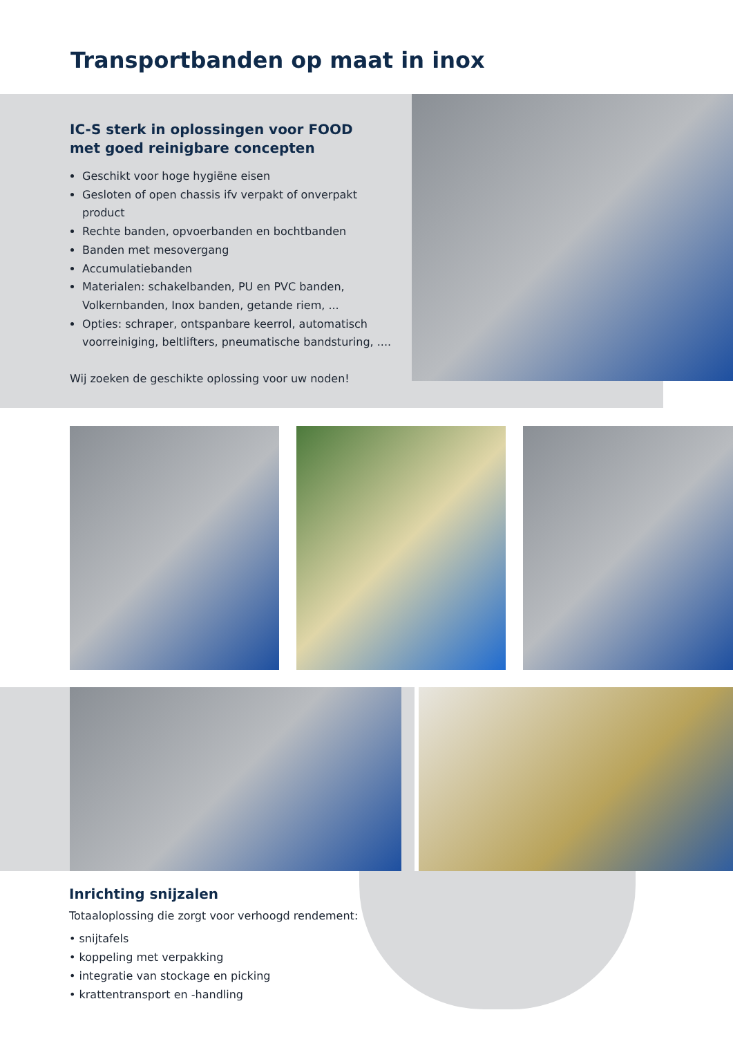Transportbanden op maat in inox
IC-S sterk in oplossingen voor FOOD
met goed reinigbare concepten
Geschikt voor hoge hygiëne eisen
Gesloten of open chassis ifv verpakt of onverpakt product
Rechte banden, opvoerbanden en bochtbanden
Banden met mesovergang
Accumulatiebanden
Materialen: schakelbanden, PU en PVC banden, Volkernbanden, Inox banden, getande riem, ...
Opties: schraper, ontspanbare keerrol, automatisch voorreiniging, beltlifters, pneumatische bandsturing, ....
Wij zoeken de geschikte oplossing voor uw noden!
Inrichting snijzalen
Totaaloplossing die zorgt voor verhoogd rendement:
• snijtafels
• koppeling met verpakking
• integratie van stockage en picking
• krattentransport en -handling